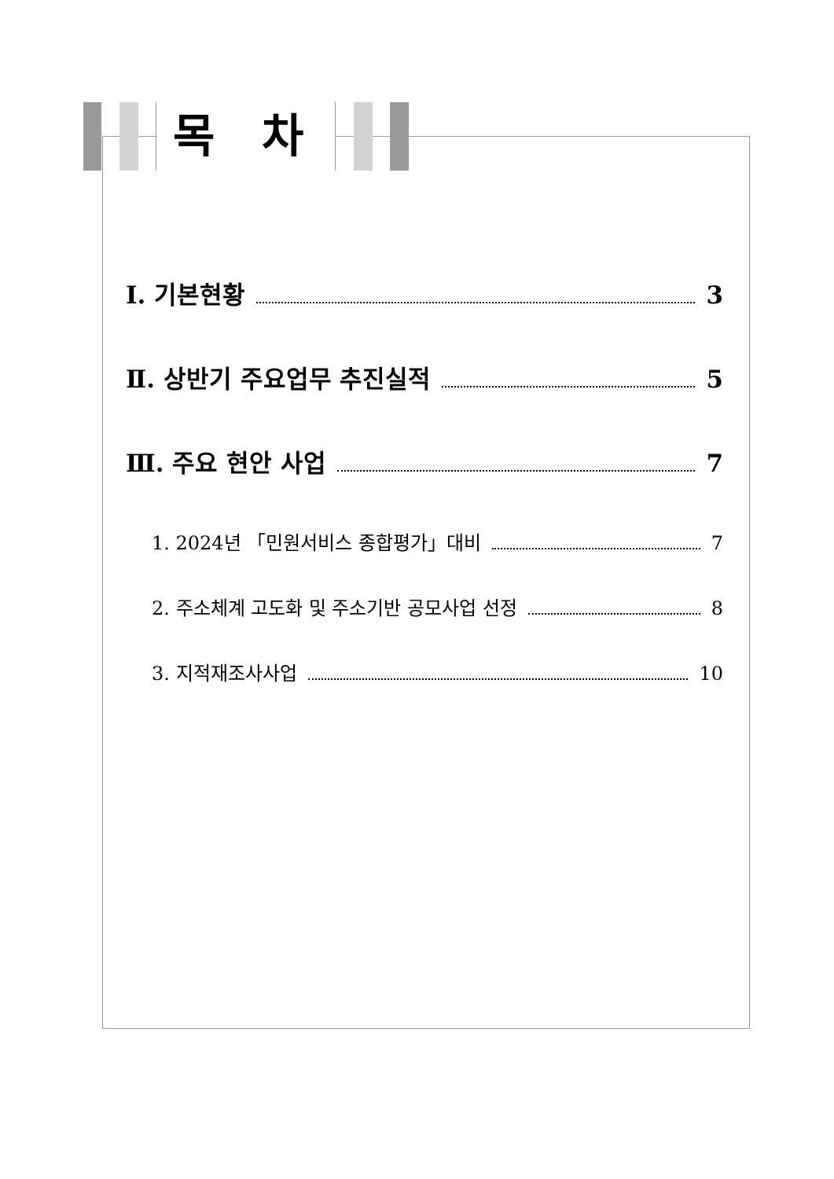목 차
Ⅰ. 기본현황 3
Ⅱ. 상반기 주요업무 추진실적 5
Ⅲ. 주요 현안 사업 7
1. 2024년 「민원서비스 종합평가」대비 7
2. 주소체계 고도화 및 주소기반 공모사업 선정 8
3. 지적재조사사업 10